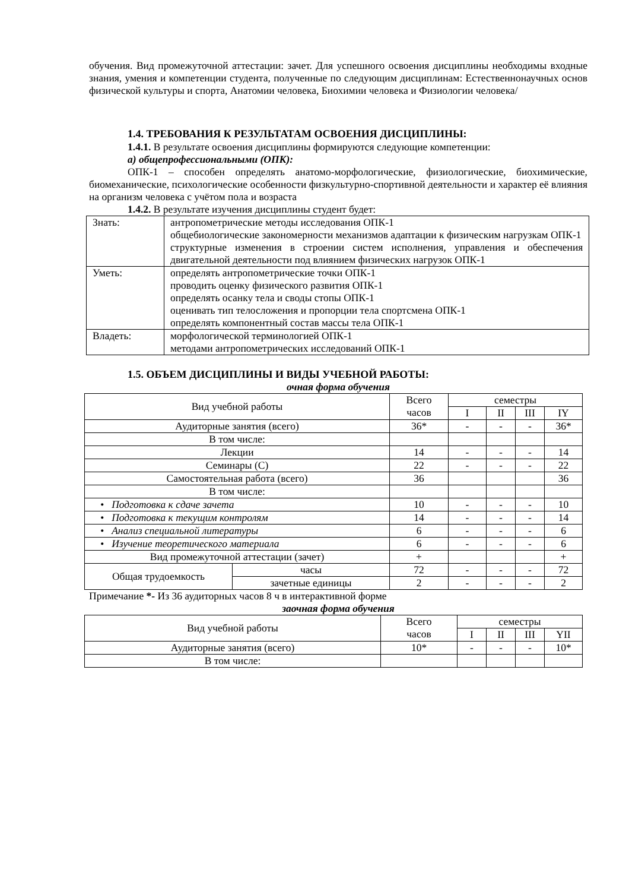обучения. Вид промежуточной аттестации: зачет. Для успешного освоения дисциплины необходимы входные знания, умения и компетенции студента, полученные по следующим дисциплинам: Естественнонаучных основ физической культуры и спорта, Анатомии человека, Биохимии человека и Физиологии человека/
1.4. ТРЕБОВАНИЯ К РЕЗУЛЬТАТАМ ОСВОЕНИЯ ДИСЦИПЛИНЫ:
1.4.1. В результате освоения дисциплины формируются следующие компетенции:
а) общепрофессиональными (ОПК):
ОПК-1 – способен определять анатомо-морфологические, физиологические, биохимические, биомеханические, психологические особенности физкультурно-спортивной деятельности и характер её влияния на организм человека с учётом пола и возраста
1.4.2. В результате изучения дисциплины студент будет:
| Знать: | антропометрические методы исследования ОПК-1 общебиологические закономерности механизмов адаптации к физическим нагрузкам ОПК-1 структурные изменения в строении систем исполнения, управления и обеспечения двигательной деятельности под влиянием физических нагрузок ОПК-1 |
| Уметь: | определять антропометрические точки ОПК-1 проводить оценку физического развития ОПК-1 определять осанку тела и своды стопы ОПК-1 оценивать тип телосложения и пропорции тела спортсмена ОПК-1 определять компонентный состав массы тела ОПК-1 |
| Владеть: | морфологической терминологией ОПК-1 методами антропометрических исследований ОПК-1 |
1.5. ОБЪЕМ ДИСЦИПЛИНЫ И ВИДЫ УЧЕБНОЙ РАБОТЫ:
очная форма обучения
| Вид учебной работы | | Всего часов | семестры | | | |
| | | | I | II | III | IY |
| Аудиторные занятия (всего) | | 36* | - | - | - | 36* |
| В том числе: | | | | | | |
| Лекции | | 14 | - | - | - | 14 |
| Семинары (С) | | 22 | - | - | - | 22 |
| Самостоятельная работа (всего) | | 36 | | | | 36 |
| В том числе: | | | | | | |
| • Подготовка к сдаче зачета | | 10 | - | - | - | 10 |
| • Подготовка к текущим контролям | | 14 | - | - | - | 14 |
| • Анализ специальной литературы | | 6 | - | - | - | 6 |
| • Изучение теоретического материала | | 6 | - | - | - | 6 |
| Вид промежуточной аттестации (зачет) | | + | | | | + |
| Общая трудоемкость | часы | 72 | - | - | - | 72 |
| | зачетные единицы | 2 | - | - | - | 2 |
Примечание *- Из 36 аудиторных часов 8 ч в интерактивной форме
заочная форма обучения
| Вид учебной работы | Всего часов | семестры | | | |
| | | I | II | III | YII |
| Аудиторные занятия (всего) | 10* | - | - | - | 10* |
| В том числе: | | | | | |